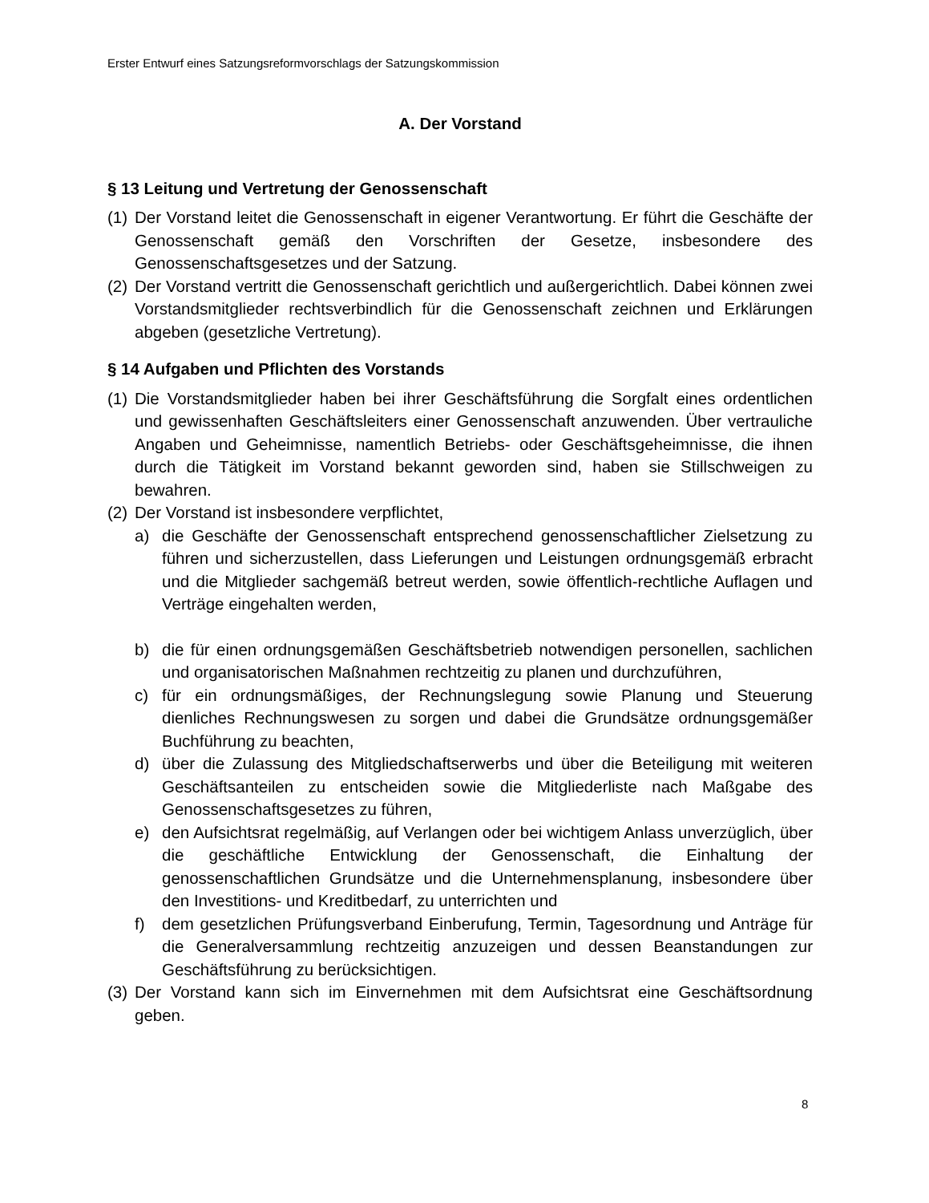Erster Entwurf eines Satzungsreformvorschlags der Satzungskommission
A. Der Vorstand
§ 13 Leitung und Vertretung der Genossenschaft
(1) Der Vorstand leitet die Genossenschaft in eigener Verantwortung. Er führt die Geschäfte der Genossenschaft gemäß den Vorschriften der Gesetze, insbesondere des Genossenschaftsgesetzes und der Satzung.
(2) Der Vorstand vertritt die Genossenschaft gerichtlich und außergerichtlich. Dabei können zwei Vorstandsmitglieder rechtsverbindlich für die Genossenschaft zeichnen und Erklärungen abgeben (gesetzliche Vertretung).
§ 14 Aufgaben und Pflichten des Vorstands
(1) Die Vorstandsmitglieder haben bei ihrer Geschäftsführung die Sorgfalt eines ordentlichen und gewissenhaften Geschäftsleiters einer Genossenschaft anzuwenden. Über vertrauliche Angaben und Geheimnisse, namentlich Betriebs- oder Geschäftsgeheimnisse, die ihnen durch die Tätigkeit im Vorstand bekannt geworden sind, haben sie Stillschweigen zu bewahren.
(2) Der Vorstand ist insbesondere verpflichtet,
a) die Geschäfte der Genossenschaft entsprechend genossenschaftlicher Zielsetzung zu führen und sicherzustellen, dass Lieferungen und Leistungen ordnungsgemäß erbracht und die Mitglieder sachgemäß betreut werden, sowie öffentlich-rechtliche Auflagen und Verträge eingehalten werden,
b) die für einen ordnungsgemäßen Geschäftsbetrieb notwendigen personellen, sachlichen und organisatorischen Maßnahmen rechtzeitig zu planen und durchzuführen,
c) für ein ordnungsmäßiges, der Rechnungslegung sowie Planung und Steuerung dienliches Rechnungswesen zu sorgen und dabei die Grundsätze ordnungsgemäßer Buchführung zu beachten,
d) über die Zulassung des Mitgliedschaftserwerbs und über die Beteiligung mit weiteren Geschäftsanteilen zu entscheiden sowie die Mitgliederliste nach Maßgabe des Genossenschaftsgesetzes zu führen,
e) den Aufsichtsrat regelmäßig, auf Verlangen oder bei wichtigem Anlass unverzüglich, über die geschäftliche Entwicklung der Genossenschaft, die Einhaltung der genossenschaftlichen Grundsätze und die Unternehmensplanung, insbesondere über den Investitions- und Kreditbedarf, zu unterrichten und
f) dem gesetzlichen Prüfungsverband Einberufung, Termin, Tagesordnung und Anträge für die Generalversammlung rechtzeitig anzuzeigen und dessen Beanstandungen zur Geschäftsführung zu berücksichtigen.
(3) Der Vorstand kann sich im Einvernehmen mit dem Aufsichtsrat eine Geschäftsordnung geben.
8